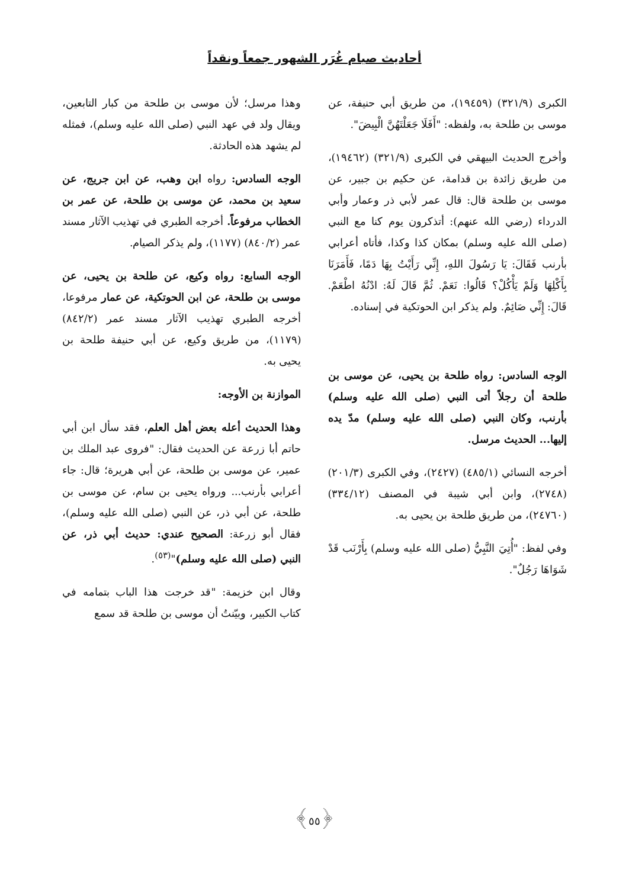أحاديث صيام غُرَر الشهور جمعاً ونقداً
الكبرى (٣٢١/٩) (١٩٤٥٩)، من طريق أبي حنيفة، عن موسى بن طلحة به، ولفظه: "أَفَلَا جَعَلْتَهُنَّ الْبِيضَ".
وأخرج الحديث البيهقي في الكبرى (٣٢١/٩) (١٩٤٦٢)، من طريق زائدة بن قدامة، عن حكيم بن جبير، عن موسى بن طلحة قال: قال عمر لأبي ذر وعمار وأبي الدرداء (رضي الله عنهم): أتذكرون يوم كنا مع النبي (صلى الله عليه وسلم) بمكان كذا وكذا، فأتاه أعرابي بأرنب فَقَالَ: يَا رَسُولَ اللهِ، إِنِّي رَأَيْتُ بِهَا دَمًا، فَأَمَرَنَا بِأَكْلِهَا وَلَمْ يَأْكُلْ؟ قَالُوا: نَعَمْ. ثُمَّ قَالَ لَهُ: ادْنُهُ اطْعَمْ. قَالَ: إِنِّي صَائِمٌ. ولم يذكر ابن الحوتكية في إسناده.
الوجه السادس: رواه طلحة بن يحيى، عن موسى بن طلحة أن رجلاً أتى النبي (صلى الله عليه وسلم) بأرنب، وكان النبي (صلى الله عليه وسلم) مدّ يده إليها... الحديث مرسل.
أخرجه النسائي (٤٨٥/١) (٢٤٢٧)، وفي الكبرى (٢٠١/٣) (٢٧٤٨)، وابن أبي شيبة في المصنف (٣٣٤/١٢) (٢٤٧٦٠)، من طريق طلحة بن يحيى به.
وفي لفظ: "أُتِيَ النَّبِيُّ (صلى الله عليه وسلم) بِأَرْنَب قَدْ شَوَاهَا رَجُلٌ".
وهذا مرسل؛ لأن موسى بن طلحة من كبار التابعين، ويقال ولد في عهد النبي (صلى الله عليه وسلم)، فمثله لم يشهد هذه الحادثة.
الوجه السادس: رواه ابن وهب، عن ابن جريج، عن سعيد بن محمد، عن موسى بن طلحة، عن عمر بن الخطاب مرفوعاً. أخرجه الطبري في تهذيب الآثار مسند عمر (٨٤٠/٢) (١١٧٧)، ولم يذكر الصيام.
الوجه السابع: رواه وكيع، عن طلحة بن يحيى، عن موسى بن طلحة، عن ابن الحوتكية، عن عمار مرفوعا، أخرجه الطبري تهذيب الآثار مسند عمر (٨٤٢/٢) (١١٧٩)، من طريق وكيع، عن أبي حنيفة طلحة بن يحيى به.
الموازنة بن الأوجه:
وهذا الحديث أعله بعض أهل العلم، فقد سأل ابن أبي حاتم أبا زرعة عن الحديث فقال: "فروى عبد الملك بن عمير، عن موسى بن طلحة، عن أبي هريرة؛ قال: جاء أعرابي بأرنب... ورواه يحيى بن سام، عن موسى بن طلحة، عن أبي ذر، عن النبي (صلى الله عليه وسلم)، فقال أبو زرعة: الصحيح عندي: حديث أبي ذر، عن النبي (صلى الله عليه وسلم)"<sup>(٥٣)</sup>.
وقال ابن خزيمة: "قد خرجت هذا الباب بتمامه في كتاب الكبير، وبيّنتُ أن موسى بن طلحة قد سمع
﴿٥٥﴾